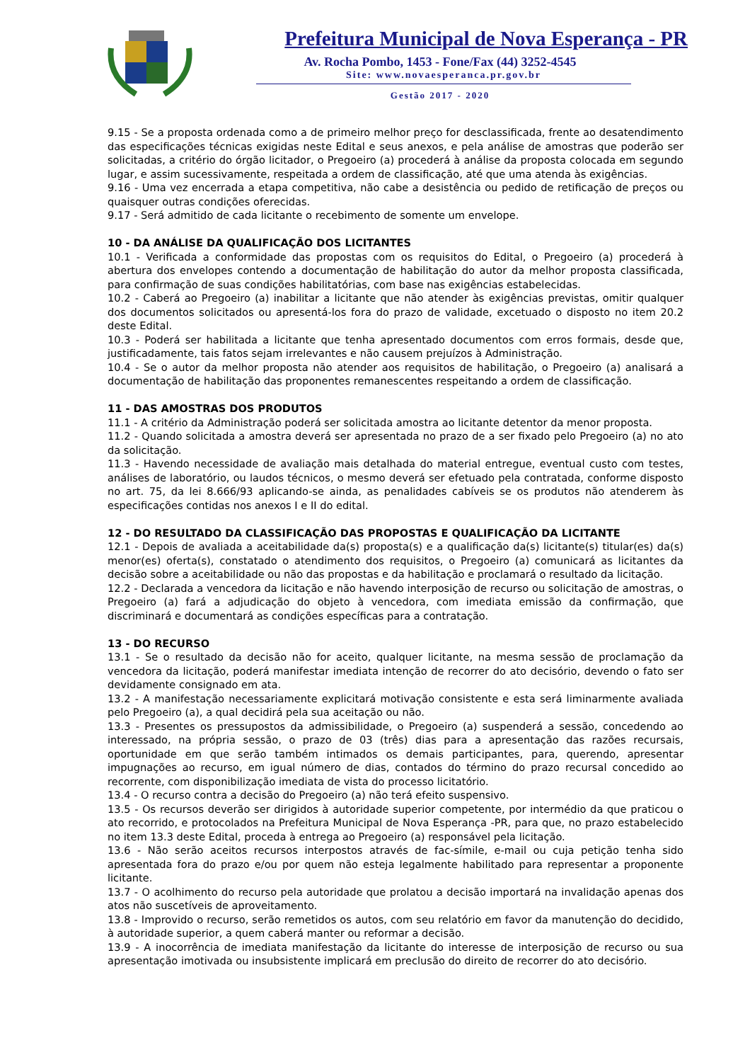Prefeitura Municipal de Nova Esperança - PR
Av. Rocha Pombo, 1453 - Fone/Fax (44) 3252-4545
Site: www.novaesperanca.pr.gov.br
Gestão 2017 - 2020
9.15 - Se a proposta ordenada como a de primeiro melhor preço for desclassificada, frente ao desatendimento das especificações técnicas exigidas neste Edital e seus anexos, e pela análise de amostras que poderão ser solicitadas, a critério do órgão licitador, o Pregoeiro (a) procederá à análise da proposta colocada em segundo lugar, e assim sucessivamente, respeitada a ordem de classificação, até que uma atenda às exigências.
9.16 - Uma vez encerrada a etapa competitiva, não cabe a desistência ou pedido de retificação de preços ou quaisquer outras condições oferecidas.
9.17 - Será admitido de cada licitante o recebimento de somente um envelope.
10 - DA ANÁLISE DA QUALIFICAÇÃO DOS LICITANTES
10.1 - Verificada a conformidade das propostas com os requisitos do Edital, o Pregoeiro (a) procederá à abertura dos envelopes contendo a documentação de habilitação do autor da melhor proposta classificada, para confirmação de suas condições habilitatórias, com base nas exigências estabelecidas.
10.2 - Caberá ao Pregoeiro (a) inabilitar a licitante que não atender às exigências previstas, omitir qualquer dos documentos solicitados ou apresentá-los fora do prazo de validade, excetuado o disposto no item 20.2 deste Edital.
10.3 - Poderá ser habilitada a licitante que tenha apresentado documentos com erros formais, desde que, justificadamente, tais fatos sejam irrelevantes e não causem prejuízos à Administração.
10.4 - Se o autor da melhor proposta não atender aos requisitos de habilitação, o Pregoeiro (a) analisará a documentação de habilitação das proponentes remanescentes respeitando a ordem de classificação.
11 - DAS AMOSTRAS DOS PRODUTOS
11.1 - A critério da Administração poderá ser solicitada amostra ao licitante detentor da menor proposta.
11.2 - Quando solicitada a amostra deverá ser apresentada no prazo de a ser fixado pelo Pregoeiro (a) no ato da solicitação.
11.3 - Havendo necessidade de avaliação mais detalhada do material entregue, eventual custo com testes, análises de laboratório, ou laudos técnicos, o mesmo deverá ser efetuado pela contratada, conforme disposto no art. 75, da lei 8.666/93 aplicando-se ainda, as penalidades cabíveis se os produtos não atenderem às especificações contidas nos anexos I e II do edital.
12 - DO RESULTADO DA CLASSIFICAÇÃO DAS PROPOSTAS E QUALIFICAÇÃO DA LICITANTE
12.1 - Depois de avaliada a aceitabilidade da(s) proposta(s) e a qualificação da(s) licitante(s) titular(es) da(s) menor(es) oferta(s), constatado o atendimento dos requisitos, o Pregoeiro (a) comunicará as licitantes da decisão sobre a aceitabilidade ou não das propostas e da habilitação e proclamará o resultado da licitação.
12.2 - Declarada a vencedora da licitação e não havendo interposição de recurso ou solicitação de amostras, o Pregoeiro (a) fará a adjudicação do objeto à vencedora, com imediata emissão da confirmação, que discriminará e documentará as condições específicas para a contratação.
13 - DO RECURSO
13.1 - Se o resultado da decisão não for aceito, qualquer licitante, na mesma sessão de proclamação da vencedora da licitação, poderá manifestar imediata intenção de recorrer do ato decisório, devendo o fato ser devidamente consignado em ata.
13.2 - A manifestação necessariamente explicitará motivação consistente e esta será liminarmente avaliada pelo Pregoeiro (a), a qual decidirá pela sua aceitação ou não.
13.3 - Presentes os pressupostos da admissibilidade, o Pregoeiro (a) suspenderá a sessão, concedendo ao interessado, na própria sessão, o prazo de 03 (três) dias para a apresentação das razões recursais, oportunidade em que serão também intimados os demais participantes, para, querendo, apresentar impugnações ao recurso, em igual número de dias, contados do término do prazo recursal concedido ao recorrente, com disponibilização imediata de vista do processo licitatório.
13.4 - O recurso contra a decisão do Pregoeiro (a) não terá efeito suspensivo.
13.5 - Os recursos deverão ser dirigidos à autoridade superior competente, por intermédio da que praticou o ato recorrido, e protocolados na Prefeitura Municipal de Nova Esperança -PR, para que, no prazo estabelecido no item 13.3 deste Edital, proceda à entrega ao Pregoeiro (a) responsável pela licitação.
13.6 - Não serão aceitos recursos interpostos através de fac-símile, e-mail ou cuja petição tenha sido apresentada fora do prazo e/ou por quem não esteja legalmente habilitado para representar a proponente licitante.
13.7 - O acolhimento do recurso pela autoridade que prolatou a decisão importará na invalidação apenas dos atos não suscetíveis de aproveitamento.
13.8 - Improvido o recurso, serão remetidos os autos, com seu relatório em favor da manutenção do decidido, à autoridade superior, a quem caberá manter ou reformar a decisão.
13.9 - A inocorrência de imediata manifestação da licitante do interesse de interposição de recurso ou sua apresentação imotivada ou insubsistente implicará em preclusão do direito de recorrer do ato decisório.